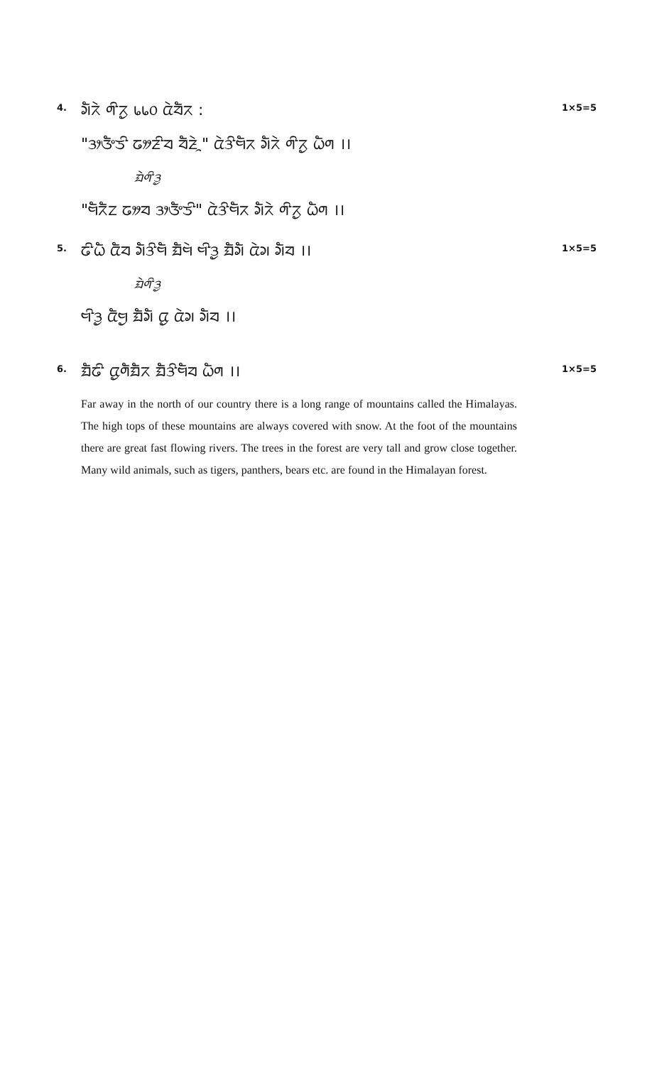4.
ᤆᤠᤖᤧ ᤛᤡᤖᤢ ᥇᥇᥆ ᤂᤧᤔᤠᤖ :
"ᤋᤣᤅᤠᤍᤡ ᤒᤤᤏᤡᤔ ᤔᤠᤏᤧᤳ" ᤂᤧᤋᤡᤗᤠᤖ ᤆᤠᤖᤧ ᤛᤡᤖᤢ ᤐᤠᤛ ।।
ᤀᤧᤛᤡᤋᤢ
"ᤗᤠᤖᤠᤁ ᤒᤤᤔ ᤋᤣᤅᤠᤍᤡ" ᤂᤧᤋᤡᤗᤠᤖ ᤆᤠᤖᤧ ᤛᤡᤖᤢ ᤐᤠᤛ ।।
1×5=5
5.
ᤒᤡᤐᤠ ᤂᤠᤔ ᤆᤠᤋᤡᤗᤠ ᤀᤠᤗᤧ ᤗᤡᤋᤢ ᤀᤠᤆᤠ ᤂᤧᤆ ᤆᤠᤔ ।।
ᤀᤧᤛᤡᤋᤢ
ᤗᤡᤋᤢ ᤂᤠᤗᤢ ᤀᤠᤆᤠ ᤂᤢ ᤂᤧᤆ ᤆᤠᤔ ।।
1×5=5
6.
ᤀᤠᤒᤡ ᤂᤢᤛᤠᤀᤠᤖ ᤀᤠᤋᤡᤗᤠᤔ ᤐᤠᤛ ।।
Far away in the north of our country there is a long range of mountains called the Himalayas. The high tops of these mountains are always covered with snow. At the foot of the mountains there are great fast flowing rivers. The trees in the forest are very tall and grow close together. Many wild animals, such as tigers, panthers, bears etc. are found in the Himalayan forest.
1×5=5